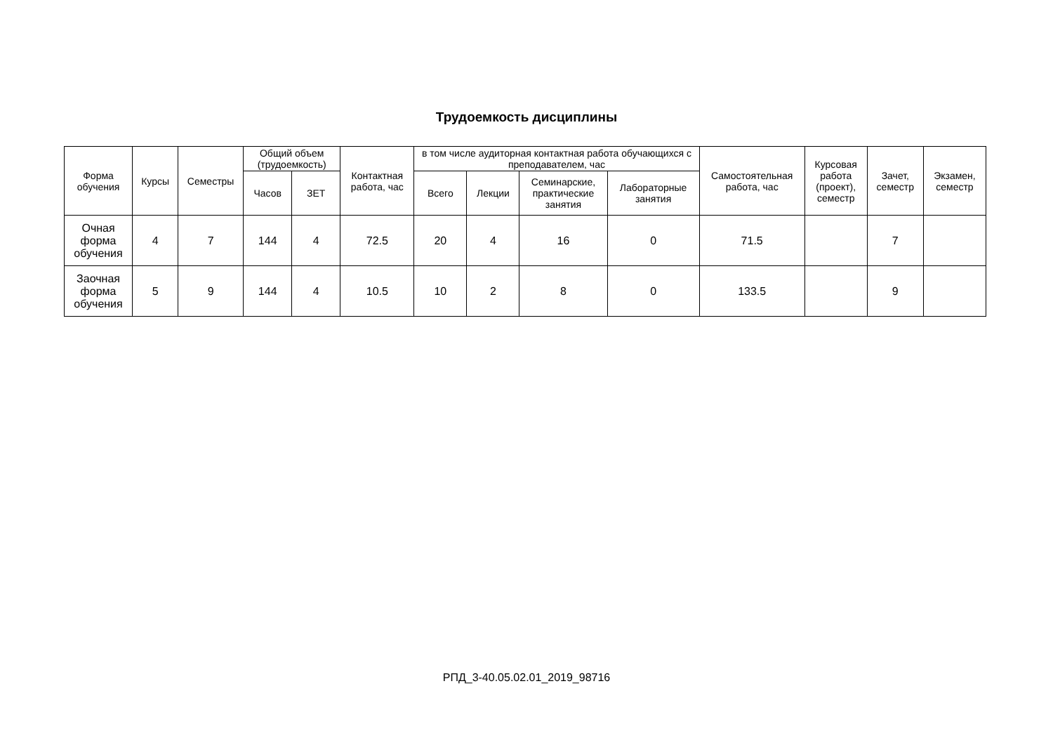Трудоемкость дисциплины
| Форма обучения | Курсы | Семестры | Общий объем (трудоемкость) | | Контактная работа, час | в том числе аудиторная контактная работа обучающихся с преподавателем, час | | | | Самостоятельная работа, час | Курсовая работа (проект), семестр | Зачет, семестр | Экзамен, семестр |
| --- | --- | --- | --- | --- | --- | --- | --- | --- | --- | --- | --- | --- | --- |
| | | | Часов | ЗЕТ | | Всего | Лекции | Семинарские, практические занятия | Лабораторные занятия | | | | |
| Очная форма обучения | 4 | 7 | 144 | 4 | 72.5 | 20 | 4 | 16 | 0 | 71.5 | | 7 | |
| Заочная форма обучения | 5 | 9 | 144 | 4 | 10.5 | 10 | 2 | 8 | 0 | 133.5 | | 9 | |
РПД_3-40.05.02.01_2019_98716